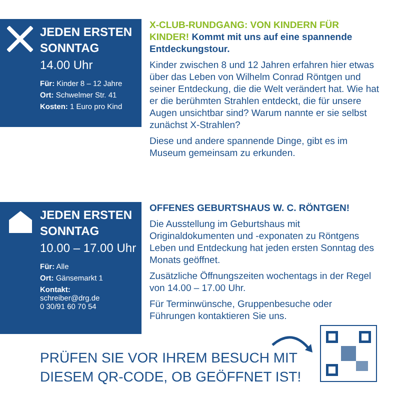JEDEN ERSTEN SONNTAG
14.00 Uhr
Für: Kinder 8 – 12 Jahre
Ort: Schwelmer Str. 41
Kosten: 1 Euro pro Kind
X-CLUB-RUNDGANG: VON KINDERN FÜR KINDER! Kommt mit uns auf eine spannende Entdeckungstour.
Kinder zwischen 8 und 12 Jahren erfahren hier etwas über das Leben von Wilhelm Conrad Röntgen und seiner Entdeckung, die die Welt verändert hat. Wie hat er die berühmten Strahlen entdeckt, die für unsere Augen unsichtbar sind? Warum nannte er sie selbst zunächst X-Strahlen?
Diese und andere spannende Dinge, gibt es im Museum gemeinsam zu erkunden.
JEDEN ERSTEN SONNTAG
10.00 – 17.00 Uhr
Für: Alle
Ort: Gänsemarkt 1
Kontakt:
schreiber@drg.de
0 30/91 60 70 54
OFFENES GEBURTSHAUS W. C. RÖNTGEN!
Die Ausstellung im Geburtshaus mit Originaldokumenten und -exponaten zu Röntgens Leben und Entdeckung hat jeden ersten Sonntag des Monats geöffnet.
Zusätzliche Öffnungszeiten wochentags in der Regel von 14.00 – 17.00 Uhr.
Für Terminwünsche, Gruppenbesuche oder Führungen kontaktieren Sie uns.
PRÜFEN SIE VOR IHREM BESUCH MIT
DIESEM QR-CODE, OB GEÖFFNET IST!